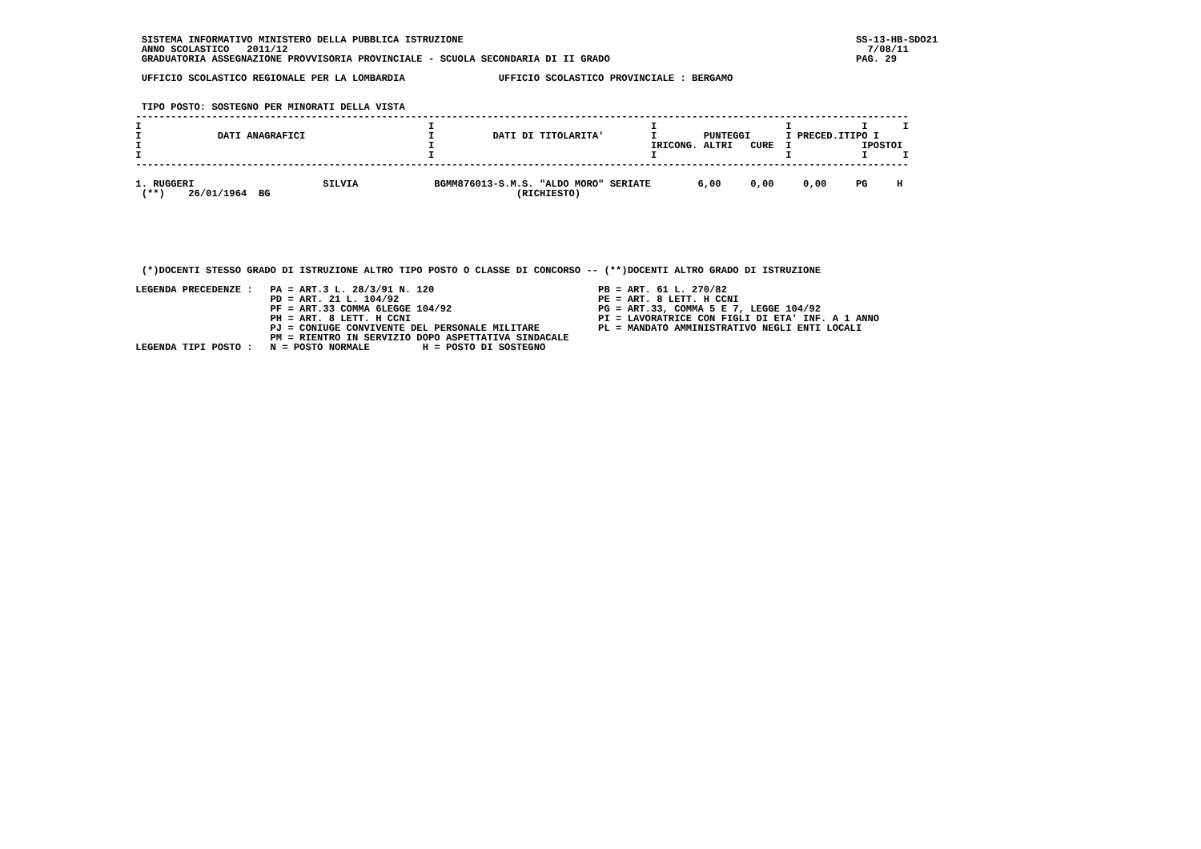SISTEMA INFORMATIVO MINISTERO DELLA PUBBLICA ISTRUZIONE                                                                   SS-13-HB-SDO21
  ANNO SCOLASTICO   2011/12                                                                                                   7/08/11
  GRADUATORIA ASSEGNAZIONE PROVVISORIA PROVINCIALE - SCUOLA SECONDARIA DI II GRADO                                          PAG. 29

  UFFICIO SCOLASTICO REGIONALE PER LA LOMBARDIA                UFFICIO SCOLASTICO PROVINCIALE : BERGAMO


  TIPO POSTO: SOSTEGNO PER MINORATI DELLA VISTA
 ------------------------------------------------------------------------------------------------------------------------------------
 I                                                 I                                     I                      I            I      I
 I             DATI ANAGRAFICI                     I          DATI DI TITOLARITA'        I        PUNTEGGI      I PRECED.ITIPO I
 I                                                 I                                     IRICONG. ALTRI   CURE  I            IPOSTOI
 I                                                 I                                     I                      I            I      I
 ------------------------------------------------------------------------------------------------------------------------------------

 1. RUGGERI                      SILVIA             BGMM876013-S.M.S. "ALDO MORO" SERIATE        6,00     0,00     0,00     PG     H
  (**)    26/01/1964  BG                                          (RICHIESTO)







  (*)DOCENTI STESSO GRADO DI ISTRUZIONE ALTRO TIPO POSTO O CLASSE DI CONCORSO -- (**)DOCENTI ALTRO GRADO DI ISTRUZIONE

 LEGENDA PRECEDENZE :   PA = ART.3 L. 28/3/91 N. 120                            PB = ART. 61 L. 270/82
                        PD = ART. 21 L. 104/92                                  PE = ART. 8 LETT. H CCNI
                        PF = ART.33 COMMA 6LEGGE 104/92                         PG = ART.33, COMMA 5 E 7, LEGGE 104/92
                        PH = ART. 8 LETT. H CCNI                                PI = LAVORATRICE CON FIGLI DI ETA' INF. A 1 ANNO
                        PJ = CONIUGE CONVIVENTE DEL PERSONALE MILITARE          PL = MANDATO AMMINISTRATIVO NEGLI ENTI LOCALI
                        PM = RIENTRO IN SERVIZIO DOPO ASPETTATIVA SINDACALE
 LEGENDA TIPI POSTO :   N = POSTO NORMALE         H = POSTO DI SOSTEGNO